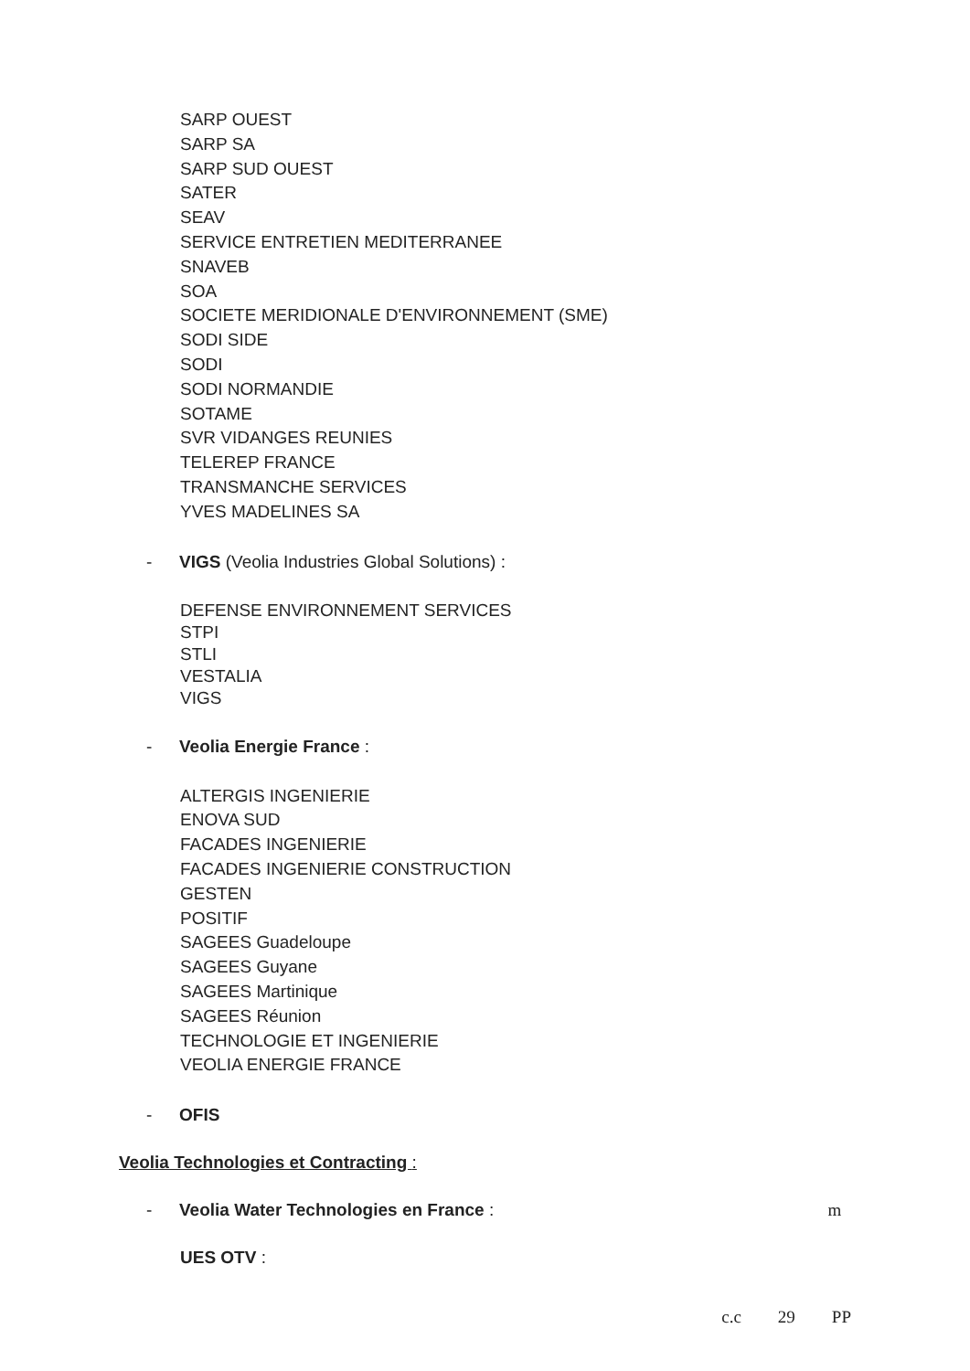SARP OUEST
SARP SA
SARP SUD OUEST
SATER
SEAV
SERVICE ENTRETIEN MEDITERRANEE
SNAVEB
SOA
SOCIETE MERIDIONALE D'ENVIRONNEMENT (SME)
SODI SIDE
SODI
SODI NORMANDIE
SOTAME
SVR VIDANGES REUNIES
TELEREP FRANCE
TRANSMANCHE SERVICES
YVES MADELINES SA
- VIGS (Veolia Industries Global Solutions) :
DEFENSE ENVIRONNEMENT SERVICES
STPI
STLI
VESTALIA
VIGS
- Veolia Energie France :
ALTERGIS INGENIERIE
ENOVA SUD
FACADES INGENIERIE
FACADES INGENIERIE CONSTRUCTION
GESTEN
POSITIF
SAGEES Guadeloupe
SAGEES Guyane
SAGEES Martinique
SAGEES Réunion
TECHNOLOGIE ET INGENIERIE
VEOLIA ENERGIE FRANCE
- OFIS
Veolia Technologies et Contracting :
- Veolia Water Technologies en France : m
UES OTV :
c.c 29 PP